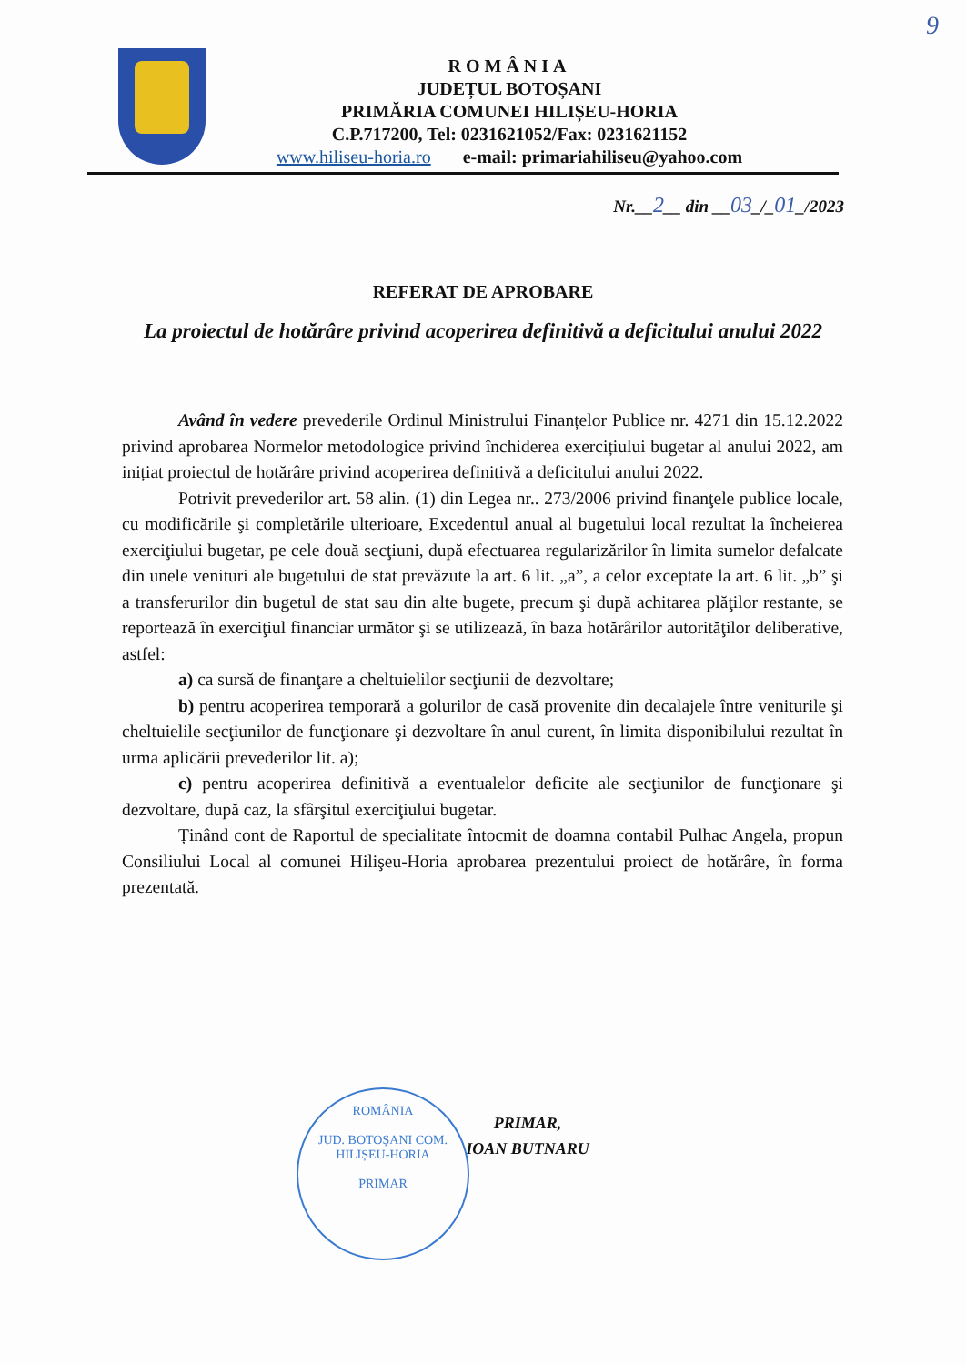9
ROMÂNIA
JUDEȚUL BOTOȘANI
PRIMĂRIA COMUNEI HILIȘEU-HORIA
C.P.717200, Tel: 0231621052/Fax: 0231621152
www.hiliseu-horia.ro e-mail: primariahiliseu@yahoo.com
Nr.__2__ din __03_/_01_/2023
REFERAT DE APROBARE
La proiectul de hotărâre privind acoperirea definitivă a deficitului anului 2022
Având în vedere prevederile Ordinul Ministrului Finanțelor Publice nr. 4271 din 15.12.2022 privind aprobarea Normelor metodologice privind închiderea exercițiului bugetar al anului 2022, am inițiat proiectul de hotărâre privind acoperirea definitivă a deficitului anului 2022.
Potrivit prevederilor art. 58 alin. (1) din Legea nr.. 273/2006 privind finanţele publice locale, cu modificările şi completările ulterioare, Excedentul anual al bugetului local rezultat la încheierea exerciţiului bugetar, pe cele două secţiuni, după efectuarea regularizărilor în limita sumelor defalcate din unele venituri ale bugetului de stat prevăzute la art. 6 lit. „a”, a celor exceptate la art. 6 lit. „b” şi a transferurilor din bugetul de stat sau din alte bugete, precum şi după achitarea plăţilor restante, se reportează în exerciţiul financiar următor şi se utilizează, în baza hotărârilor autorităţilor deliberative, astfel:
a) ca sursă de finanţare a cheltuielilor secţiunii de dezvoltare;
b) pentru acoperirea temporară a golurilor de casă provenite din decalajele între veniturile şi cheltuielile secţiunilor de funcţionare şi dezvoltare în anul curent, în limita disponibilului rezultat în urma aplicării prevederilor lit. a);
c) pentru acoperirea definitivă a eventualelor deficite ale secţiunilor de funcţionare şi dezvoltare, după caz, la sfârşitul exerciţiului bugetar.
Ținând cont de Raportul de specialitate întocmit de doamna contabil Pulhac Angela, propun Consiliului Local al comunei Hilişeu-Horia aprobarea prezentului proiect de hotărâre, în forma prezentată.
PRIMAR,
IOAN BUTNARU
ROMÂNIA
JUD. BOTOȘANI COM. HILIȘEU-HORIA
PRIMAR